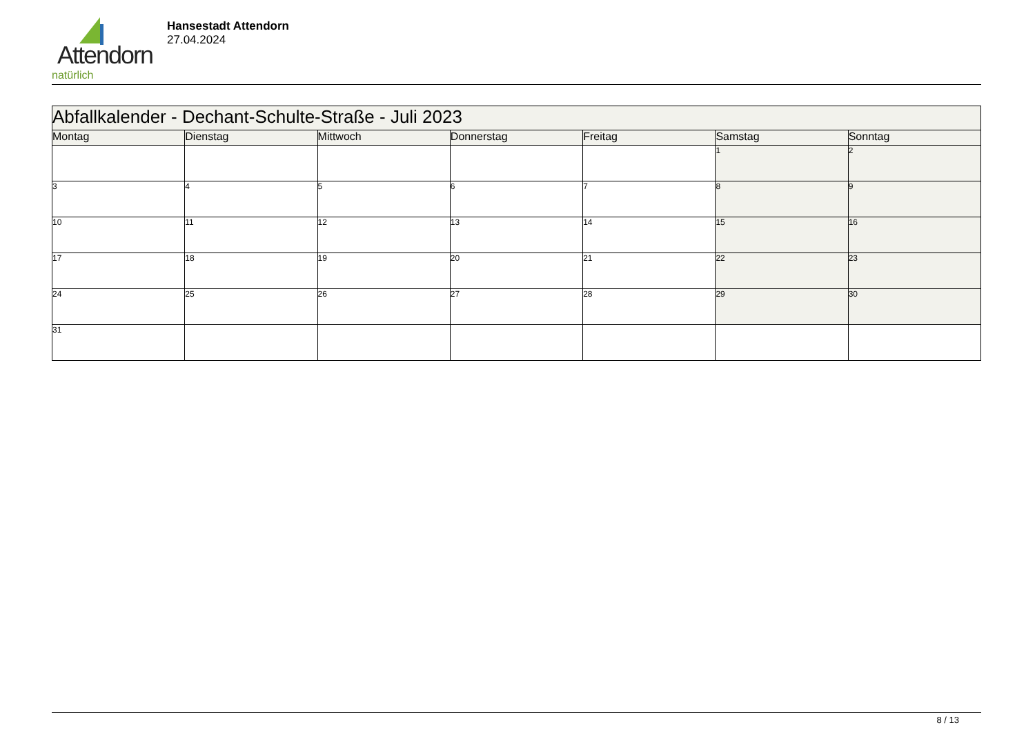Attendorn
natürlich
Hansestadt Attendorn
27.04.2024
| Abfallkalender - Dechant-Schulte-Straße - Juli 2023 | | | | | | |
| --- | --- | --- | --- | --- | --- | --- |
| Montag | Dienstag | Mittwoch | Donnerstag | Freitag | Samstag | Sonntag |
| | | | | | 1 | 2 |
| 3 | 4 | 5 | 6 | 7 | 8 | 9 |
| 10 | 11 | 12 | 13 | 14 | 15 | 16 |
| 17 | 18 | 19 | 20 | 21 | 22 | 23 |
| 24 | 25 | 26 | 27 | 28 | 29 | 30 |
| 31 | | | | | | |
8 / 13